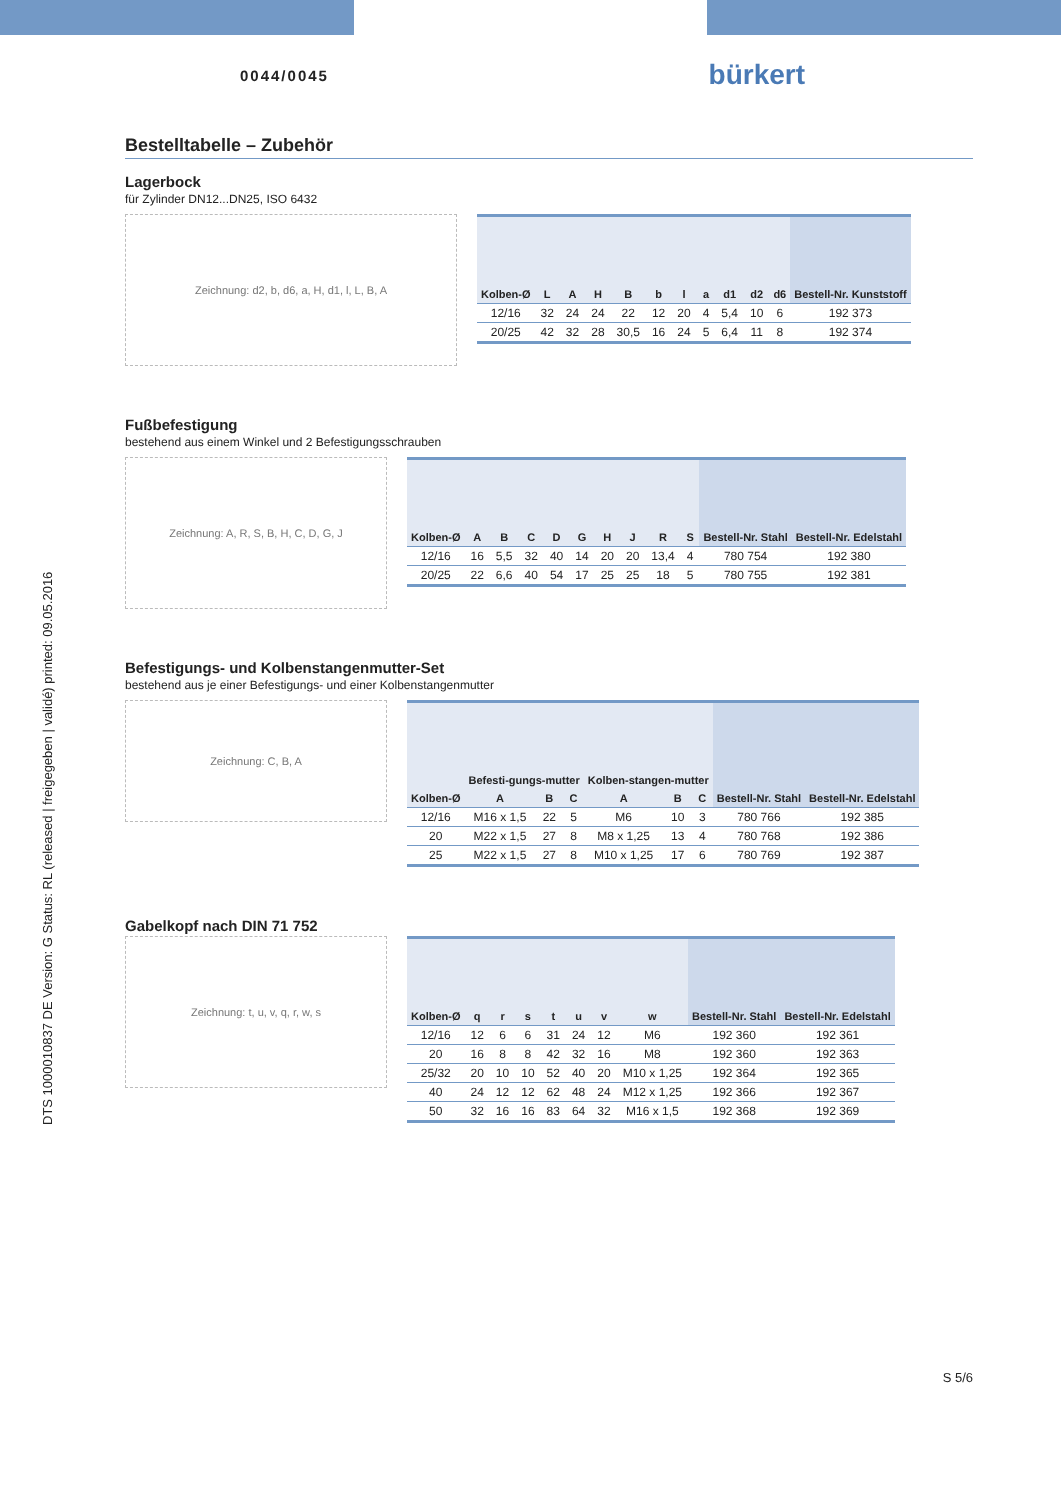DTS 1000010837 DE Version: G Status: RL (released | freigegeben | validé) printed: 09.05.2016
0044/0045 bürkert
Bestelltabelle – Zubehör
Lagerbock
für Zylinder DN12...DN25, ISO 6432
Zeichnung: d2, b, d6, a, H, d1, l, L, B, A
| Kolben-Ø | L | A | H | B | b | l | a | d1 | d2 | d6 | Bestell-Nr. Kunststoff |
| --- | --- | --- | --- | --- | --- | --- | --- | --- | --- | --- | --- |
| 12/16 | 32 | 24 | 24 | 22 | 12 | 20 | 4 | 5,4 | 10 | 6 | 192 373 |
| 20/25 | 42 | 32 | 28 | 30,5 | 16 | 24 | 5 | 6,4 | 11 | 8 | 192 374 |
Fußbefestigung
bestehend aus einem Winkel und 2 Befestigungsschrauben
Zeichnung: A, R, S, B, H, C, D, G, J
| Kolben-Ø | A | B | C | D | G | H | J | R | S | Bestell-Nr. Stahl | Bestell-Nr. Edelstahl |
| --- | --- | --- | --- | --- | --- | --- | --- | --- | --- | --- | --- |
| 12/16 | 16 | 5,5 | 32 | 40 | 14 | 20 | 20 | 13,4 | 4 | 780 754 | 192 380 |
| 20/25 | 22 | 6,6 | 40 | 54 | 17 | 25 | 25 | 18 | 5 | 780 755 | 192 381 |
Befestigungs- und Kolbenstangenmutter-Set
bestehend aus je einer Befestigungs- und einer Kolbenstangenmutter
Zeichnung: C, B, A
| Kolben-Ø | Befesti-gungs-mutter | | | Kolben-stangen-mutter | | | Bestell-Nr. Stahl | Bestell-Nr. Edelstahl |
| --- | --- | --- | --- | --- | --- | --- | --- | --- |
| | A | B | C | A | B | C | | |
| 12/16 | M16 x 1,5 | 22 | 5 | M6 | 10 | 3 | 780 766 | 192 385 |
| 20 | M22 x 1,5 | 27 | 8 | M8 x 1,25 | 13 | 4 | 780 768 | 192 386 |
| 25 | M22 x 1,5 | 27 | 8 | M10 x 1,25 | 17 | 6 | 780 769 | 192 387 |
Gabelkopf nach DIN 71 752
Zeichnung: t, u, v, q, r, w, s
| Kolben-Ø | q | r | s | t | u | v | w | Bestell-Nr. Stahl | Bestell-Nr. Edelstahl |
| --- | --- | --- | --- | --- | --- | --- | --- | --- | --- |
| 12/16 | 12 | 6 | 6 | 31 | 24 | 12 | M6 | 192 360 | 192 361 |
| 20 | 16 | 8 | 8 | 42 | 32 | 16 | M8 | 192 360 | 192 363 |
| 25/32 | 20 | 10 | 10 | 52 | 40 | 20 | M10 x 1,25 | 192 364 | 192 365 |
| 40 | 24 | 12 | 12 | 62 | 48 | 24 | M12 x 1,25 | 192 366 | 192 367 |
| 50 | 32 | 16 | 16 | 83 | 64 | 32 | M16 x 1,5 | 192 368 | 192 369 |
S 5/6